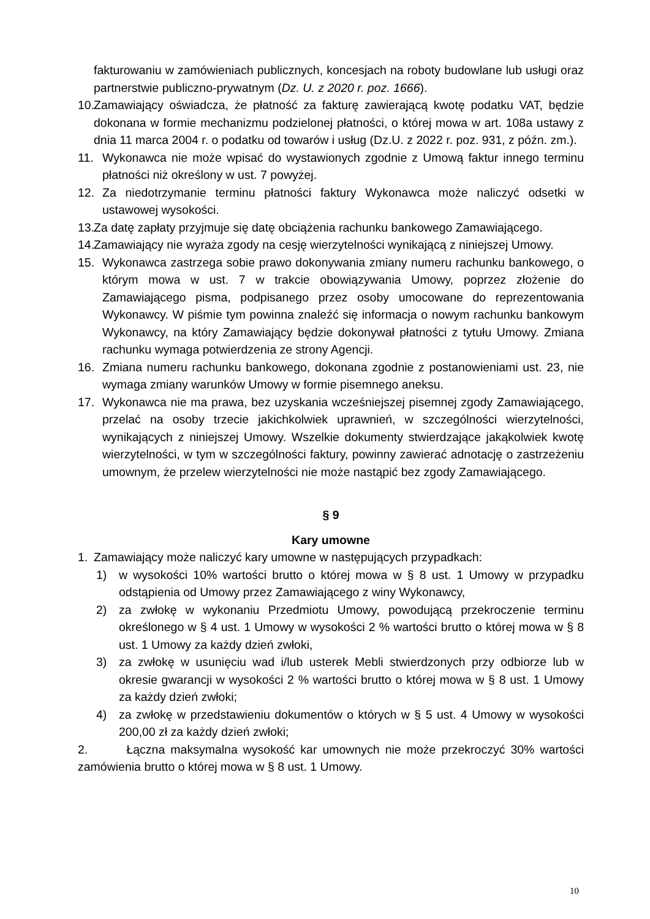fakturowaniu w zamówieniach publicznych, koncesjach na roboty budowlane lub usługi oraz partnerstwie publiczno-prywatnym (Dz. U. z 2020 r. poz. 1666).
10. Zamawiający oświadcza, że płatność za fakturę zawierającą kwotę podatku VAT, będzie dokonana w formie mechanizmu podzielonej płatności, o której mowa w art. 108a ustawy z dnia 11 marca 2004 r. o podatku od towarów i usług (Dz.U. z 2022 r. poz. 931, z późn. zm.).
11. Wykonawca nie może wpisać do wystawionych zgodnie z Umową faktur innego terminu płatności niż określony w ust. 7 powyżej.
12. Za niedotrzymanie terminu płatności faktury Wykonawca może naliczyć odsetki w ustawowej wysokości.
13. Za datę zapłaty przyjmuje się datę obciążenia rachunku bankowego Zamawiającego.
14. Zamawiający nie wyraża zgody na cesję wierzytelności wynikającą z niniejszej Umowy.
15. Wykonawca zastrzega sobie prawo dokonywania zmiany numeru rachunku bankowego, o którym mowa w ust. 7 w trakcie obowiązywania Umowy, poprzez złożenie do Zamawiającego pisma, podpisanego przez osoby umocowane do reprezentowania Wykonawcy. W piśmie tym powinna znaleźć się informacja o nowym rachunku bankowym Wykonawcy, na który Zamawiający będzie dokonywał płatności z tytułu Umowy. Zmiana rachunku wymaga potwierdzenia ze strony Agencji.
16. Zmiana numeru rachunku bankowego, dokonana zgodnie z postanowieniami ust. 23, nie wymaga zmiany warunków Umowy w formie pisemnego aneksu.
17. Wykonawca nie ma prawa, bez uzyskania wcześniejszej pisemnej zgody Zamawiającego, przelać na osoby trzecie jakichkolwiek uprawnień, w szczególności wierzytelności, wynikających z niniejszej Umowy. Wszelkie dokumenty stwierdzające jakąkolwiek kwotę wierzytelności, w tym w szczególności faktury, powinny zawierać adnotację o zastrzeżeniu umownym, że przelew wierzytelności nie może nastąpić bez zgody Zamawiającego.
§ 9
Kary umowne
1. Zamawiający może naliczyć kary umowne w następujących przypadkach:
1) w wysokości 10% wartości brutto o której mowa w § 8 ust. 1 Umowy w przypadku odstąpienia od Umowy przez Zamawiającego z winy Wykonawcy,
2) za zwłokę w wykonaniu Przedmiotu Umowy, powodującą przekroczenie terminu określonego w § 4 ust. 1 Umowy w wysokości 2 % wartości brutto o której mowa w § 8 ust. 1 Umowy za każdy dzień zwłoki,
3) za zwłokę w usunięciu wad i/lub usterek Mebli stwierdzonych przy odbiorze lub w okresie gwarancji w wysokości 2 % wartości brutto o której mowa w § 8 ust. 1 Umowy za każdy dzień zwłoki;
4) za zwłokę w przedstawieniu dokumentów o których w § 5 ust. 4 Umowy w wysokości 200,00 zł za każdy dzień zwłoki;
2. Łączna maksymalna wysokość kar umownych nie może przekroczyć 30% wartości zamówienia brutto o której mowa w § 8 ust. 1 Umowy.
10